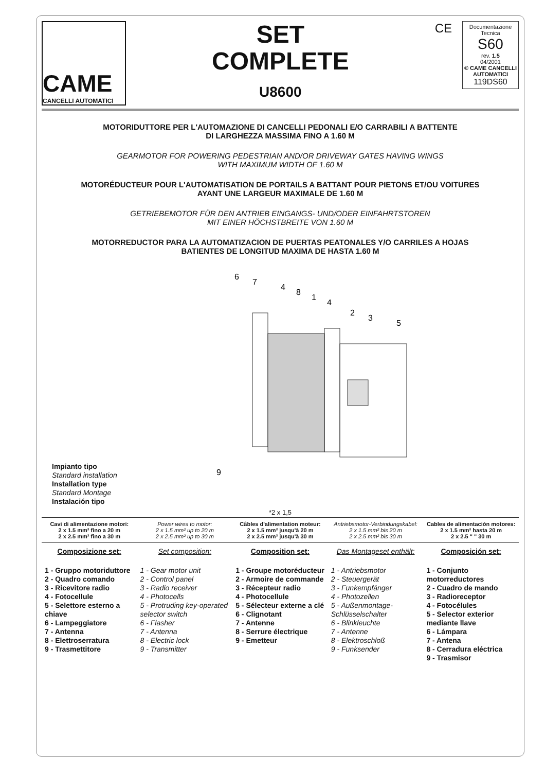CAME
CANCELLI AUTOMATICI
SET
COMPLETE
U8600
CE
Documentazione Tecnica
S60
rev. 1.5
04/2001
© CAME CANCELLI AUTOMATICI
119DS60
MOTORIDUTTORE PER L'AUTOMAZIONE DI CANCELLI PEDONALI E/O CARRABILI A BATTENTE
DI LARGHEZZA MASSIMA FINO A 1.60 M
GEARMOTOR FOR POWERING PEDESTRIAN AND/OR DRIVEWAY GATES HAVING WINGS
WITH MAXIMUM WIDTH OF 1.60 M
MOTORÉDUCTEUR POUR L'AUTOMATISATION DE PORTAILS A BATTANT POUR PIETONS ET/OU VOITURES
AYANT UNE LARGEUR MAXIMALE DE 1.60 M
GETRIEBEMOTOR FÜR DEN ANTRIEB EINGANGS- UND/ODER EINFAHRTSTOREN
MIT EINER HÖCHSTBREITE VON 1.60 M
MOTORREDUCTOR PARA LA AUTOMATIZACION DE PUERTAS PEATONALES Y/O CARRILES A HOJAS
BATIENTES DE LONGITUD MAXIMA DE HASTA 1.60 M
6
7
4
8
1
4
2
3
5
9
Impianto tipo
Standard installation
Installation type
Standard Montage
Instalación tipo
*2 x 1,5
Cavi di alimentazione motori:
2 x 1.5 mm² fino a 20 m
2 x 2.5 mm² fino a 30 m
Power wires to motor:
2 x 1.5 mm² up to 20 m
2 x 2.5 mm² up to 30 m
Câbles d'alimentation moteur:
2 x 1.5 mm² jusqu'à 20 m
2 x 2.5 mm² jusqu'à 30 m
Antriebsmotor-Verbindungskabel:
2 x 1.5 mm² bis 20 m
2 x 2.5 mm² bis 30 m
Cables de alimentación motores:
2 x 1.5 mm² hasta 20 m
2 x 2.5 " " 30 m
Composizione set:
1 - Gruppo motoriduttore
2 - Quadro comando
3 - Ricevitore radio
4 - Fotocellule
5 - Selettore esterno a chiave
6 - Lampeggiatore
7 - Antenna
8 - Elettroserratura
9 - Trasmettitore
Set composition:
1 - Gear motor unit
2 - Control panel
3 - Radio receiver
4 - Photocells
5 - Protruding key-operated selector switch
6 - Flasher
7 - Antenna
8 - Electric lock
9 - Transmitter
Composition set:
1 - Groupe motoréducteur
2 - Armoire de commande
3 - Récepteur radio
4 - Photocellule
5 - Sélecteur externe a clé
6 - Clignotant
7 - Antenne
8 - Serrure électrique
9 - Emetteur
Das Montageset enthält:
1 - Antriebsmotor
2 - Steuergerät
3 - Funkempfänger
4 - Photozellen
5 - Außenmontage-Schlüsselschalter
6 - Blinkleuchte
7 - Antenne
8 - Elektroschloß
9 - Funksender
Composición set:
1 - Conjunto motorreductores
2 - Cuadro de mando
3 - Radioreceptor
4 - Fotocélules
5 - Selector exterior mediante llave
6 - Lámpara
7 - Antena
8 - Cerradura eléctrica
9 - Trasmisor